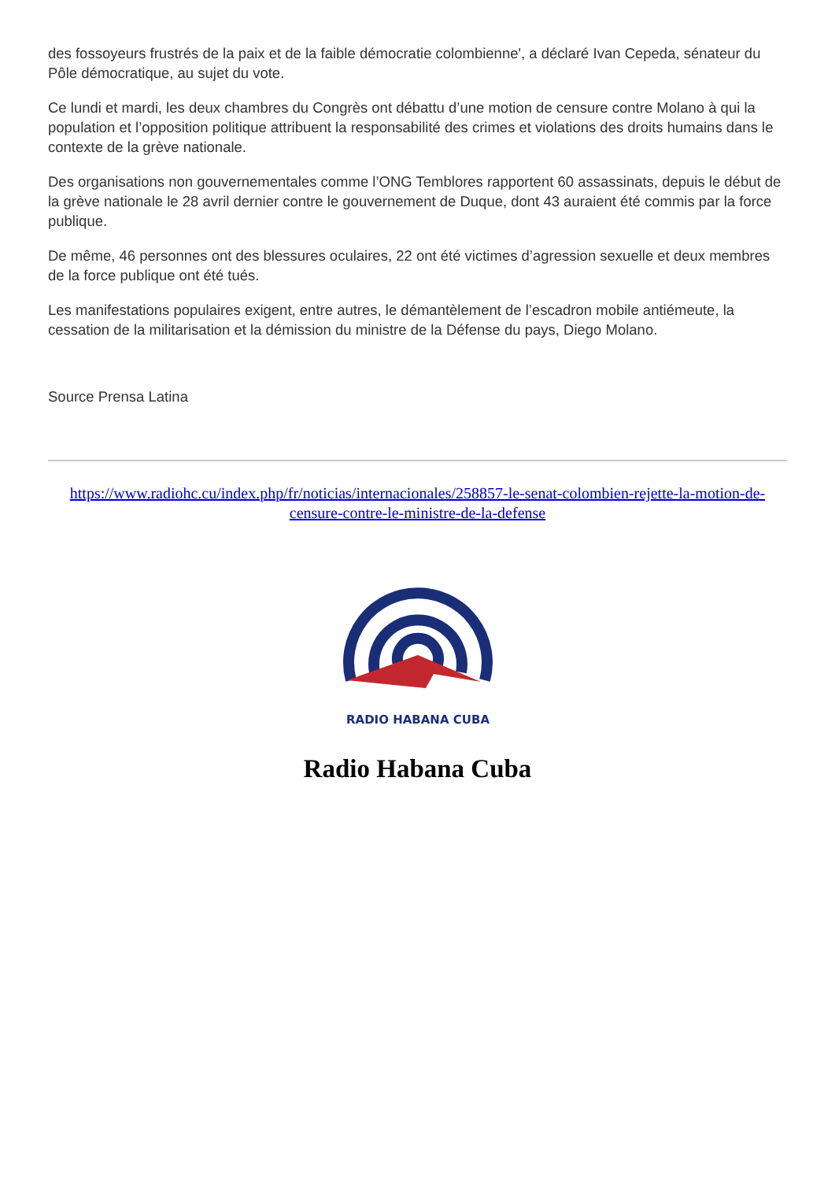des fossoyeurs frustrés de la paix et de la faible démocratie colombienne', a déclaré Ivan Cepeda, sénateur du Pôle démocratique, au sujet du vote.
Ce lundi et mardi, les deux chambres du Congrès ont débattu d’une motion de censure contre Molano à qui la population et l’opposition politique attribuent la responsabilité des crimes et violations des droits humains dans le contexte de la grève nationale.
Des organisations non gouvernementales comme l’ONG Temblores rapportent 60 assassinats, depuis le début de la grève nationale le 28 avril dernier contre le gouvernement de Duque, dont 43 auraient été commis par la force publique.
De même, 46 personnes ont des blessures oculaires, 22 ont été victimes d’agression sexuelle et deux membres de la force publique ont été tués.
Les manifestations populaires exigent, entre autres, le démantèlement de l’escadron mobile antiémeute, la cessation de la militarisation et la démission du ministre de la Défense du pays, Diego Molano.
Source Prensa Latina
https://www.radiohc.cu/index.php/fr/noticias/internacionales/258857-le-senat-colombien-rejette-la-motion-de-censure-contre-le-ministre-de-la-defense
RADIO HABANA CUBA
Radio Habana Cuba